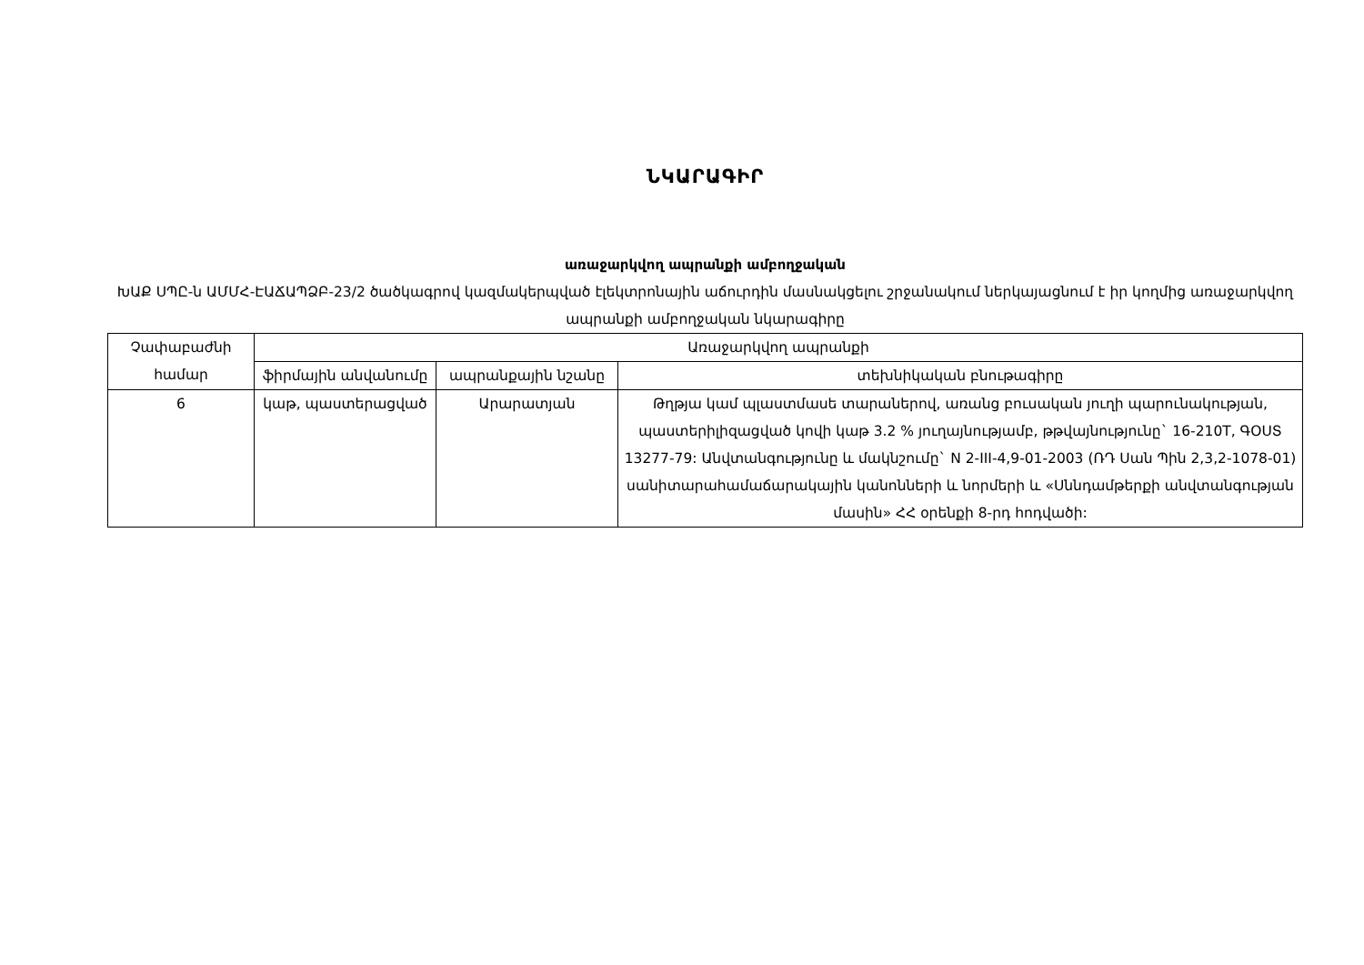ՆԿԱՐԱԳԻՐ
առաջարկվող ապրանքի ամբողջական
ԽԱՔ ՍՊԸ-ն ԱՄՄՀ-ԷԱՃԱՊՁԲ-23/2 ծածկագրով կազմակերպված էլեկտրոնային աճուրդին մասնակցելու շրջանակում ներկայացնում է իր կողմից առաջարկվող ապրանքի ամբողջական նկարագիրը
| Չափաբաժնի համար | Առաջարկվող ապրանքի | | |
| --- | --- | --- | --- |
| | ֆիրմային անվանումը | ապրանքային նշանը | տեխնիկական բնութագիրը |
| 6 | կաթ, պաստերացված | Արարատյան | Թղթյա կամ պլաստմասե տարաներով, առանց բուսական յուղի պարունակության, պաստերիլիզացված կովի կաթ 3.2 % յուղայնությամբ, թթվայնությունը` 16-210T, ԳՕՍՏ 13277-79: Անվտանգությունը և մակնշումը` N 2-III-4,9-01-2003 (ՌԴ Սան Պին 2,3,2-1078-01) սանիտարահամաճարակային կանոնների և նորմերի և «Սննդամթերքի անվտանգության մասին» ՀՀ օրենքի 8-րդ հոդվածի: |